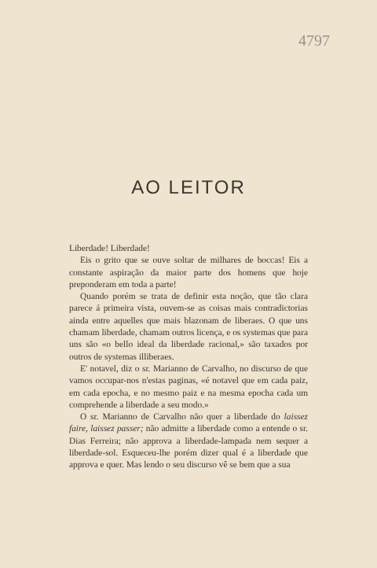4797
AO LEITOR
Liberdade! Liberdade!
Eis o grito que se ouve soltar de milhares de boccas! Eis a constante aspiração da maior parte dos homens que hoje preponderam em toda a parte!
Quando porém se trata de definir esta noção, que tão clara parece á primeira vista, ouvem-se as coisas mais contradictorias ainda entre aquelles que mais blazonam de liberaes. O que uns chamam liberdade, chamam outros licença, e os systemas que para uns são «o bello ideal da liberdade racional,» são taxados por outros de systemas illiberaes.
E' notavel, diz o sr. Marianno de Carvalho, no discurso de que vamos occupar-nos n'estas paginas, «é notavel que em cada paiz, em cada epocha, e no mesmo paiz e na mesma epocha cada um comprehende a liberdade a seu modo.»
O sr. Marianno de Carvalho não quer a liberdade do laissez faire, laissez passer; não admitte a liberdade como a entende o sr. Dias Ferreira; não approva a liberdade-lampada nem sequer a liberdade-sol. Esqueceu-lhe porém dizer qual é a liberdade que approva e quer. Mas lendo o seu discurso vê se bem que a sua